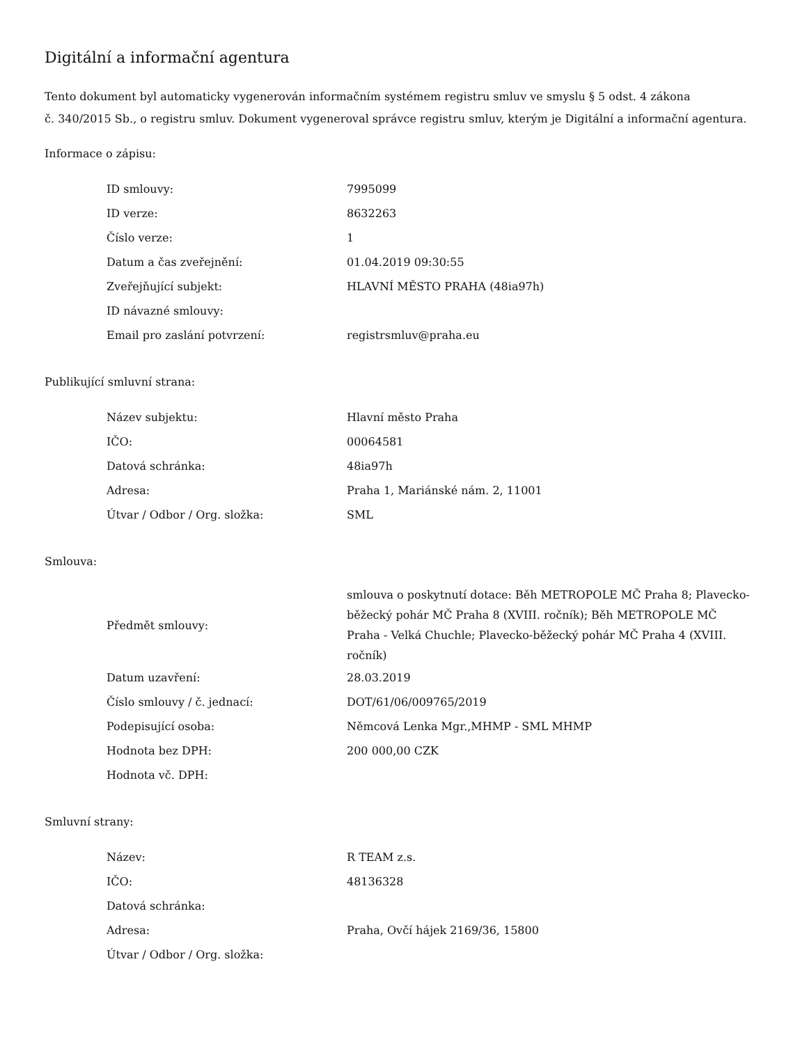Digitální a informační agentura
Tento dokument byl automaticky vygenerován informačním systémem registru smluv ve smyslu § 5 odst. 4 zákona
č. 340/2015 Sb., o registru smluv. Dokument vygeneroval správce registru smluv, kterým je Digitální a informační agentura.
Informace o zápisu:
| ID smlouvy: | 7995099 |
| ID verze: | 8632263 |
| Číslo verze: | 1 |
| Datum a čas zveřejnění: | 01.04.2019 09:30:55 |
| Zveřejňující subjekt: | HLAVNÍ MĚSTO PRAHA (48ia97h) |
| ID návazné smlouvy: | |
| Email pro zaslání potvrzení: | registrsmluv@praha.eu |
Publikující smluvní strana:
| Název subjektu: | Hlavní město Praha |
| IČO: | 00064581 |
| Datová schránka: | 48ia97h |
| Adresa: | Praha 1, Mariánské nám. 2, 11001 |
| Útvar / Odbor / Org. složka: | SML |
Smlouva:
| Předmět smlouvy: | smlouva o poskytnutí dotace: Běh METROPOLE MČ Praha 8; Plavecko-běžecký pohár MČ Praha 8 (XVIII. ročník); Běh METROPOLE MČ Praha - Velká Chuchle; Plavecko-běžecký pohár MČ Praha 4 (XVIII. ročník) |
| Datum uzavření: | 28.03.2019 |
| Číslo smlouvy / č. jednací: | DOT/61/06/009765/2019 |
| Podepisující osoba: | Němcová Lenka Mgr.,MHMP - SML MHMP |
| Hodnota bez DPH: | 200 000,00 CZK |
| Hodnota vč. DPH: | |
Smluvní strany:
| Název: | R TEAM z.s. |
| IČO: | 48136328 |
| Datová schránka: | |
| Adresa: | Praha, Ovčí hájek 2169/36, 15800 |
| Útvar / Odbor / Org. složka: | |